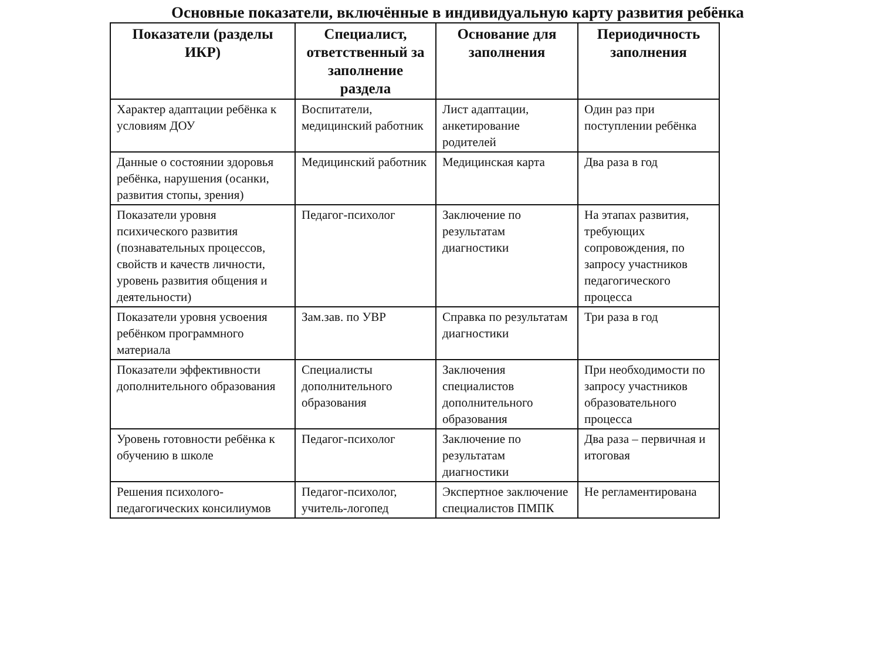Основные показатели, включённые в индивидуальную карту развития ребёнка
| Показатели (разделы ИКР) | Специалист, ответственный за заполнение раздела | Основание для заполнения | Периодичность заполнения |
| --- | --- | --- | --- |
| Характер адаптации ребёнка к условиям ДОУ | Воспитатели, медицинский работник | Лист адаптации, анкетирование родителей | Один раз при поступлении ребёнка |
| Данные о состоянии здоровья ребёнка, нарушения (осанки, развития стопы, зрения) | Медицинский работник | Медицинская карта | Два раза в год |
| Показатели уровня психического развития (познавательных процессов, свойств и качеств личности, уровень развития общения и деятельности) | Педагог-психолог | Заключение по результатам диагностики | На этапах развития, требующих сопровождения, по запросу участников педагогического процесса |
| Показатели уровня усвоения ребёнком программного материала | Зам.зав. по УВР | Справка по результатам диагностики | Три раза в год |
| Показатели эффективности дополнительного образования | Специалисты дополнительного образования | Заключения специалистов дополнительного образования | При необходимости по запросу участников образовательного процесса |
| Уровень готовности ребёнка к обучению в школе | Педагог-психолог | Заключение по результатам диагностики | Два раза – первичная и итоговая |
| Решения психолого-педагогических консилиумов | Педагог-психолог, учитель-логопед | Экспертное заключение специалистов ПМПК | Не регламентирована |